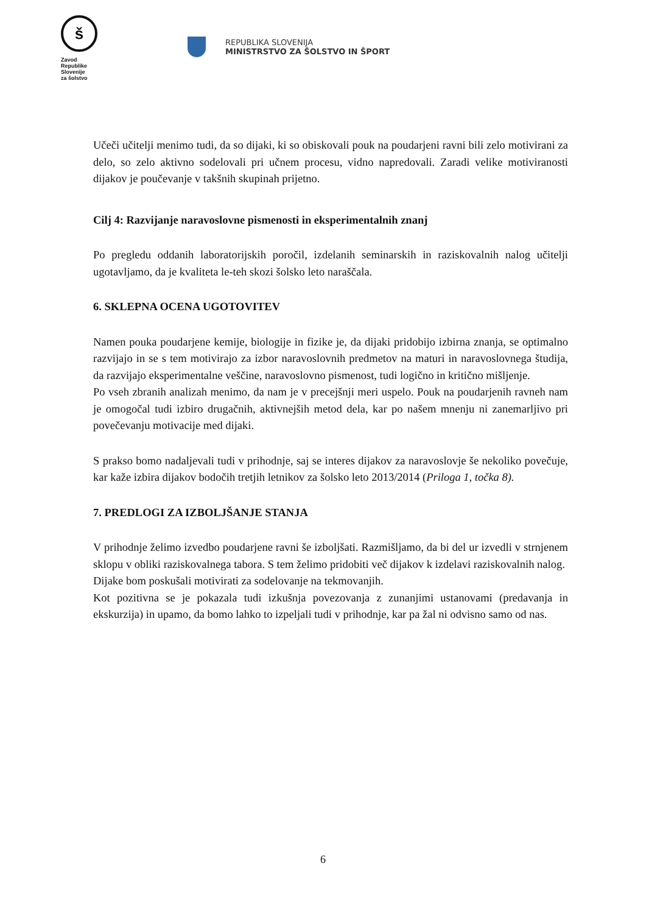š
Zavod
Republike
Slovenije
za šolstvo
REPUBLIKA SLOVENIJA
MINISTRSTVO ZA ŠOLSTVO IN ŠPORT
Učeči učitelji menimo tudi, da so dijaki, ki so obiskovali pouk na poudarjeni ravni bili zelo motivirani za delo, so zelo aktivno sodelovali pri učnem procesu, vidno napredovali. Zaradi velike motiviranosti dijakov je poučevanje v takšnih skupinah prijetno.
Cilj 4: Razvijanje naravoslovne pismenosti in eksperimentalnih znanj
Po pregledu oddanih laboratorijskih poročil, izdelanih seminarskih in raziskovalnih nalog učitelji ugotavljamo, da je kvaliteta le-teh skozi šolsko leto naraščala.
6. SKLEPNA OCENA UGOTOVITEV
Namen pouka poudarjene kemije, biologije in fizike je, da dijaki pridobijo izbirna znanja, se optimalno razvijajo in se s tem motivirajo za izbor naravoslovnih predmetov na maturi in naravoslovnega študija, da razvijajo eksperimentalne veščine, naravoslovno pismenost, tudi logično in kritično mišljenje.
Po vseh zbranih analizah menimo, da nam je v precejšnji meri uspelo. Pouk na poudarjenih ravneh nam je omogočal tudi izbiro drugačnih, aktivnejših metod dela, kar po našem mnenju ni zanemarljivo pri povečevanju motivacije med dijaki.
S prakso bomo nadaljevali tudi v prihodnje, saj se interes dijakov za naravoslovje še nekoliko povečuje, kar kaže izbira dijakov bodočih tretjih letnikov za šolsko leto 2013/2014 (Priloga 1, točka 8).
7. PREDLOGI ZA IZBOLJŠANJE STANJA
V prihodnje želimo izvedbo poudarjene ravni še izboljšati. Razmišljamo, da bi del ur izvedli v strnjenem sklopu v obliki raziskovalnega tabora. S tem želimo pridobiti več dijakov k izdelavi raziskovalnih nalog.
Dijake bom poskušali motivirati za sodelovanje na tekmovanjih.
Kot pozitivna se je pokazala tudi izkušnja povezovanja z zunanjimi ustanovami (predavanja in ekskurzija) in upamo, da bomo lahko to izpeljali tudi v prihodnje, kar pa žal ni odvisno samo od nas.
6